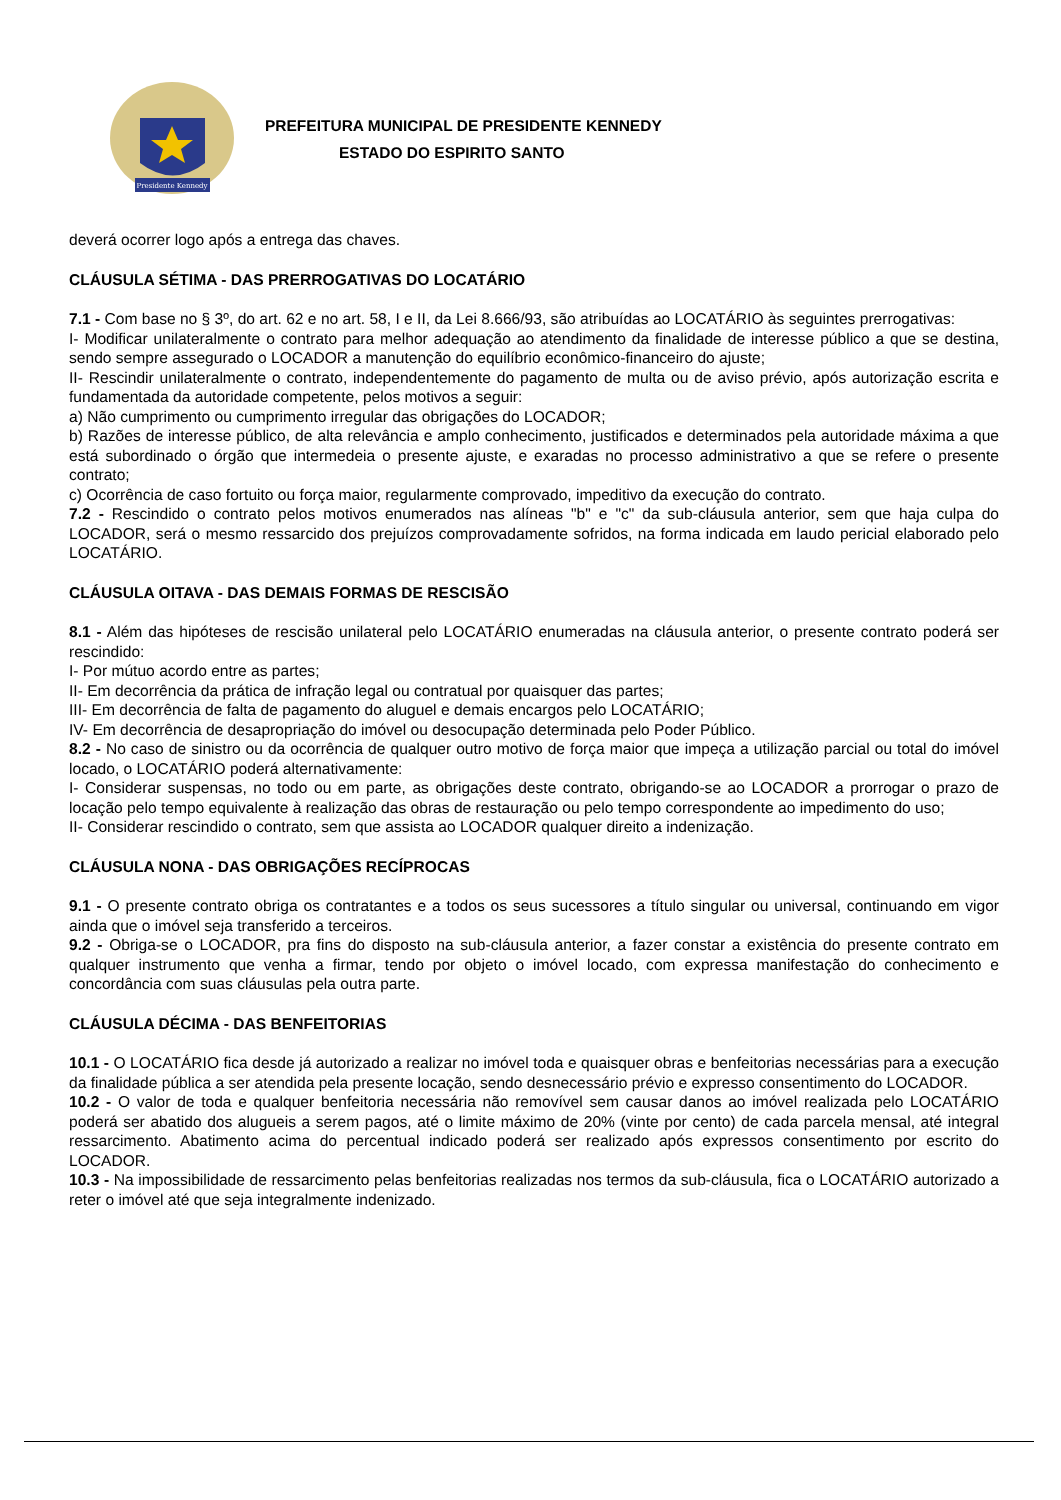Presidente Kennedy
PREFEITURA MUNICIPAL DE PRESIDENTE KENNEDY
ESTADO DO ESPIRITO SANTO
deverá ocorrer logo após a entrega das chaves.
CLÁUSULA SÉTIMA - DAS PRERROGATIVAS DO LOCATÁRIO
7.1 - Com base no § 3º, do art. 62 e no art. 58, I e II, da Lei 8.666/93, são atribuídas ao LOCATÁRIO às seguintes prerrogativas:
I- Modificar unilateralmente o contrato para melhor adequação ao atendimento da finalidade de interesse público a que se destina, sendo sempre assegurado o LOCADOR a manutenção do equilíbrio econômico-financeiro do ajuste;
II- Rescindir unilateralmente o contrato, independentemente do pagamento de multa ou de aviso prévio, após autorização escrita e fundamentada da autoridade competente, pelos motivos a seguir:
a) Não cumprimento ou cumprimento irregular das obrigações do LOCADOR;
b) Razões de interesse público, de alta relevância e amplo conhecimento, justificados e determinados pela autoridade máxima a que está subordinado o órgão que intermedeia o presente ajuste, e exaradas no processo administrativo a que se refere o presente contrato;
c) Ocorrência de caso fortuito ou força maior, regularmente comprovado, impeditivo da execução do contrato.
7.2 - Rescindido o contrato pelos motivos enumerados nas alíneas "b" e "c" da sub-cláusula anterior, sem que haja culpa do LOCADOR, será o mesmo ressarcido dos prejuízos comprovadamente sofridos, na forma indicada em laudo pericial elaborado pelo LOCATÁRIO.
CLÁUSULA OITAVA - DAS DEMAIS FORMAS DE RESCISÃO
8.1 - Além das hipóteses de rescisão unilateral pelo LOCATÁRIO enumeradas na cláusula anterior, o presente contrato poderá ser rescindido:
I- Por mútuo acordo entre as partes;
II- Em decorrência da prática de infração legal ou contratual por quaisquer das partes;
III- Em decorrência de falta de pagamento do aluguel e demais encargos pelo LOCATÁRIO;
IV- Em decorrência de desapropriação do imóvel ou desocupação determinada pelo Poder Público.
8.2 - No caso de sinistro ou da ocorrência de qualquer outro motivo de força maior que impeça a utilização parcial ou total do imóvel locado, o LOCATÁRIO poderá alternativamente:
I- Considerar suspensas, no todo ou em parte, as obrigações deste contrato, obrigando-se ao LOCADOR a prorrogar o prazo de locação pelo tempo equivalente à realização das obras de restauração ou pelo tempo correspondente ao impedimento do uso;
II- Considerar rescindido o contrato, sem que assista ao LOCADOR qualquer direito a indenização.
CLÁUSULA NONA - DAS OBRIGAÇÕES RECÍPROCAS
9.1 - O presente contrato obriga os contratantes e a todos os seus sucessores a título singular ou universal, continuando em vigor ainda que o imóvel seja transferido a terceiros.
9.2 - Obriga-se o LOCADOR, pra fins do disposto na sub-cláusula anterior, a fazer constar a existência do presente contrato em qualquer instrumento que venha a firmar, tendo por objeto o imóvel locado, com expressa manifestação do conhecimento e concordância com suas cláusulas pela outra parte.
CLÁUSULA DÉCIMA - DAS BENFEITORIAS
10.1 - O LOCATÁRIO fica desde já autorizado a realizar no imóvel toda e quaisquer obras e benfeitorias necessárias para a execução da finalidade pública a ser atendida pela presente locação, sendo desnecessário prévio e expresso consentimento do LOCADOR.
10.2 - O valor de toda e qualquer benfeitoria necessária não removível sem causar danos ao imóvel realizada pelo LOCATÁRIO poderá ser abatido dos alugueis a serem pagos, até o limite máximo de 20% (vinte por cento) de cada parcela mensal, até integral ressarcimento. Abatimento acima do percentual indicado poderá ser realizado após expressos consentimento por escrito do LOCADOR.
10.3 - Na impossibilidade de ressarcimento pelas benfeitorias realizadas nos termos da sub-cláusula, fica o LOCATÁRIO autorizado a reter o imóvel até que seja integralmente indenizado.